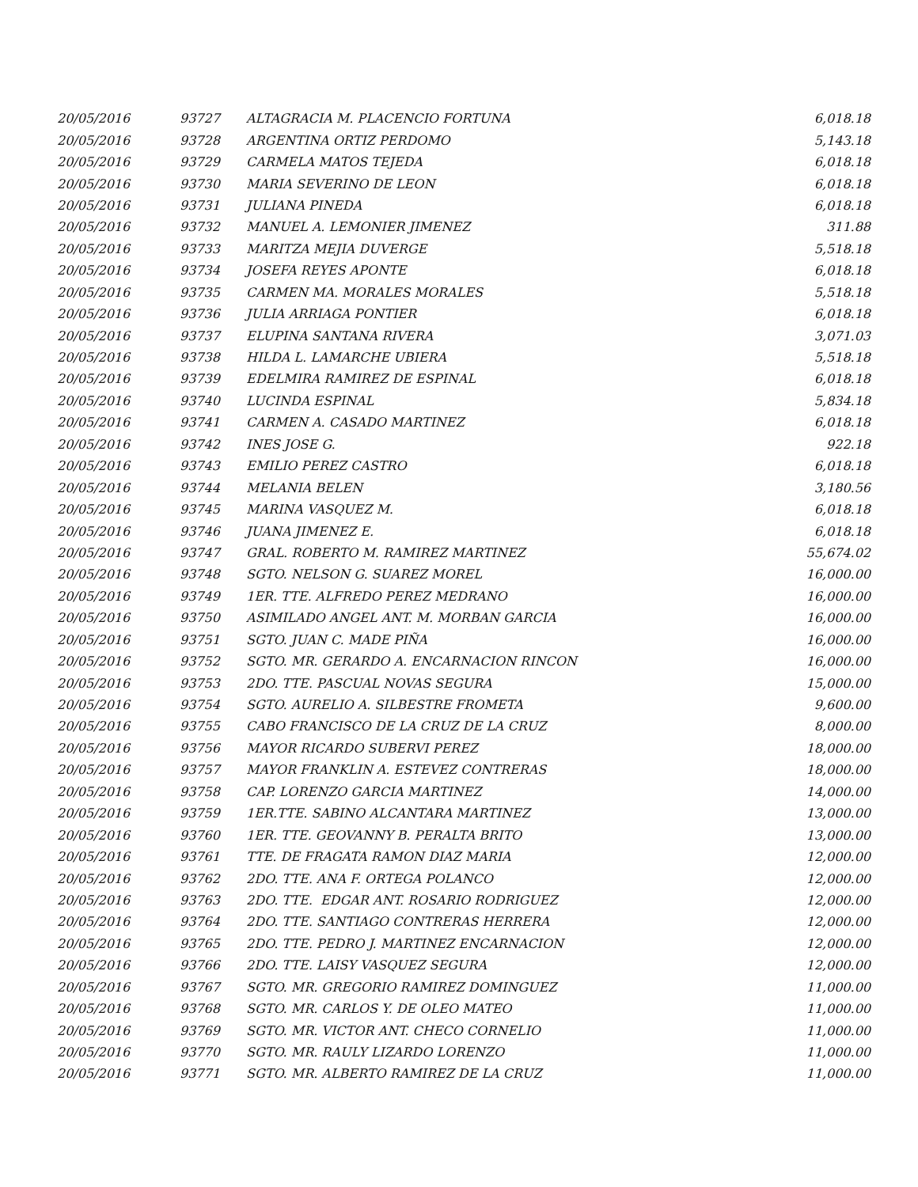| 20/05/2016 | 93727 | ALTAGRACIA M. PLACENCIO FORTUNA | 6,018.18 |
| 20/05/2016 | 93728 | ARGENTINA ORTIZ PERDOMO | 5,143.18 |
| 20/05/2016 | 93729 | CARMELA MATOS TEJEDA | 6,018.18 |
| 20/05/2016 | 93730 | MARIA SEVERINO DE LEON | 6,018.18 |
| 20/05/2016 | 93731 | JULIANA PINEDA | 6,018.18 |
| 20/05/2016 | 93732 | MANUEL A. LEMONIER JIMENEZ | 311.88 |
| 20/05/2016 | 93733 | MARITZA MEJIA DUVERGE | 5,518.18 |
| 20/05/2016 | 93734 | JOSEFA REYES APONTE | 6,018.18 |
| 20/05/2016 | 93735 | CARMEN MA. MORALES MORALES | 5,518.18 |
| 20/05/2016 | 93736 | JULIA ARRIAGA PONTIER | 6,018.18 |
| 20/05/2016 | 93737 | ELUPINA SANTANA RIVERA | 3,071.03 |
| 20/05/2016 | 93738 | HILDA L. LAMARCHE UBIERA | 5,518.18 |
| 20/05/2016 | 93739 | EDELMIRA RAMIREZ DE ESPINAL | 6,018.18 |
| 20/05/2016 | 93740 | LUCINDA ESPINAL | 5,834.18 |
| 20/05/2016 | 93741 | CARMEN A. CASADO MARTINEZ | 6,018.18 |
| 20/05/2016 | 93742 | INES JOSE G. | 922.18 |
| 20/05/2016 | 93743 | EMILIO PEREZ CASTRO | 6,018.18 |
| 20/05/2016 | 93744 | MELANIA BELEN | 3,180.56 |
| 20/05/2016 | 93745 | MARINA VASQUEZ M. | 6,018.18 |
| 20/05/2016 | 93746 | JUANA JIMENEZ E. | 6,018.18 |
| 20/05/2016 | 93747 | GRAL. ROBERTO M. RAMIREZ MARTINEZ | 55,674.02 |
| 20/05/2016 | 93748 | SGTO. NELSON G. SUAREZ MOREL | 16,000.00 |
| 20/05/2016 | 93749 | 1ER. TTE. ALFREDO PEREZ MEDRANO | 16,000.00 |
| 20/05/2016 | 93750 | ASIMILADO ANGEL ANT. M. MORBAN GARCIA | 16,000.00 |
| 20/05/2016 | 93751 | SGTO. JUAN C. MADE PIÑA | 16,000.00 |
| 20/05/2016 | 93752 | SGTO. MR. GERARDO A. ENCARNACION RINCON | 16,000.00 |
| 20/05/2016 | 93753 | 2DO. TTE. PASCUAL NOVAS SEGURA | 15,000.00 |
| 20/05/2016 | 93754 | SGTO. AURELIO A. SILBESTRE FROMETA | 9,600.00 |
| 20/05/2016 | 93755 | CABO FRANCISCO DE LA CRUZ DE LA CRUZ | 8,000.00 |
| 20/05/2016 | 93756 | MAYOR RICARDO SUBERVI PEREZ | 18,000.00 |
| 20/05/2016 | 93757 | MAYOR FRANKLIN A. ESTEVEZ CONTRERAS | 18,000.00 |
| 20/05/2016 | 93758 | CAP. LORENZO GARCIA MARTINEZ | 14,000.00 |
| 20/05/2016 | 93759 | 1ER.TTE. SABINO ALCANTARA MARTINEZ | 13,000.00 |
| 20/05/2016 | 93760 | 1ER. TTE. GEOVANNY B. PERALTA BRITO | 13,000.00 |
| 20/05/2016 | 93761 | TTE. DE FRAGATA RAMON DIAZ MARIA | 12,000.00 |
| 20/05/2016 | 93762 | 2DO. TTE. ANA F. ORTEGA POLANCO | 12,000.00 |
| 20/05/2016 | 93763 | 2DO. TTE. EDGAR ANT. ROSARIO RODRIGUEZ | 12,000.00 |
| 20/05/2016 | 93764 | 2DO. TTE. SANTIAGO CONTRERAS HERRERA | 12,000.00 |
| 20/05/2016 | 93765 | 2DO. TTE. PEDRO J. MARTINEZ ENCARNACION | 12,000.00 |
| 20/05/2016 | 93766 | 2DO. TTE. LAISY VASQUEZ SEGURA | 12,000.00 |
| 20/05/2016 | 93767 | SGTO. MR. GREGORIO RAMIREZ DOMINGUEZ | 11,000.00 |
| 20/05/2016 | 93768 | SGTO. MR. CARLOS Y. DE OLEO MATEO | 11,000.00 |
| 20/05/2016 | 93769 | SGTO. MR. VICTOR ANT. CHECO CORNELIO | 11,000.00 |
| 20/05/2016 | 93770 | SGTO. MR. RAULY LIZARDO LORENZO | 11,000.00 |
| 20/05/2016 | 93771 | SGTO. MR. ALBERTO RAMIREZ DE LA CRUZ | 11,000.00 |